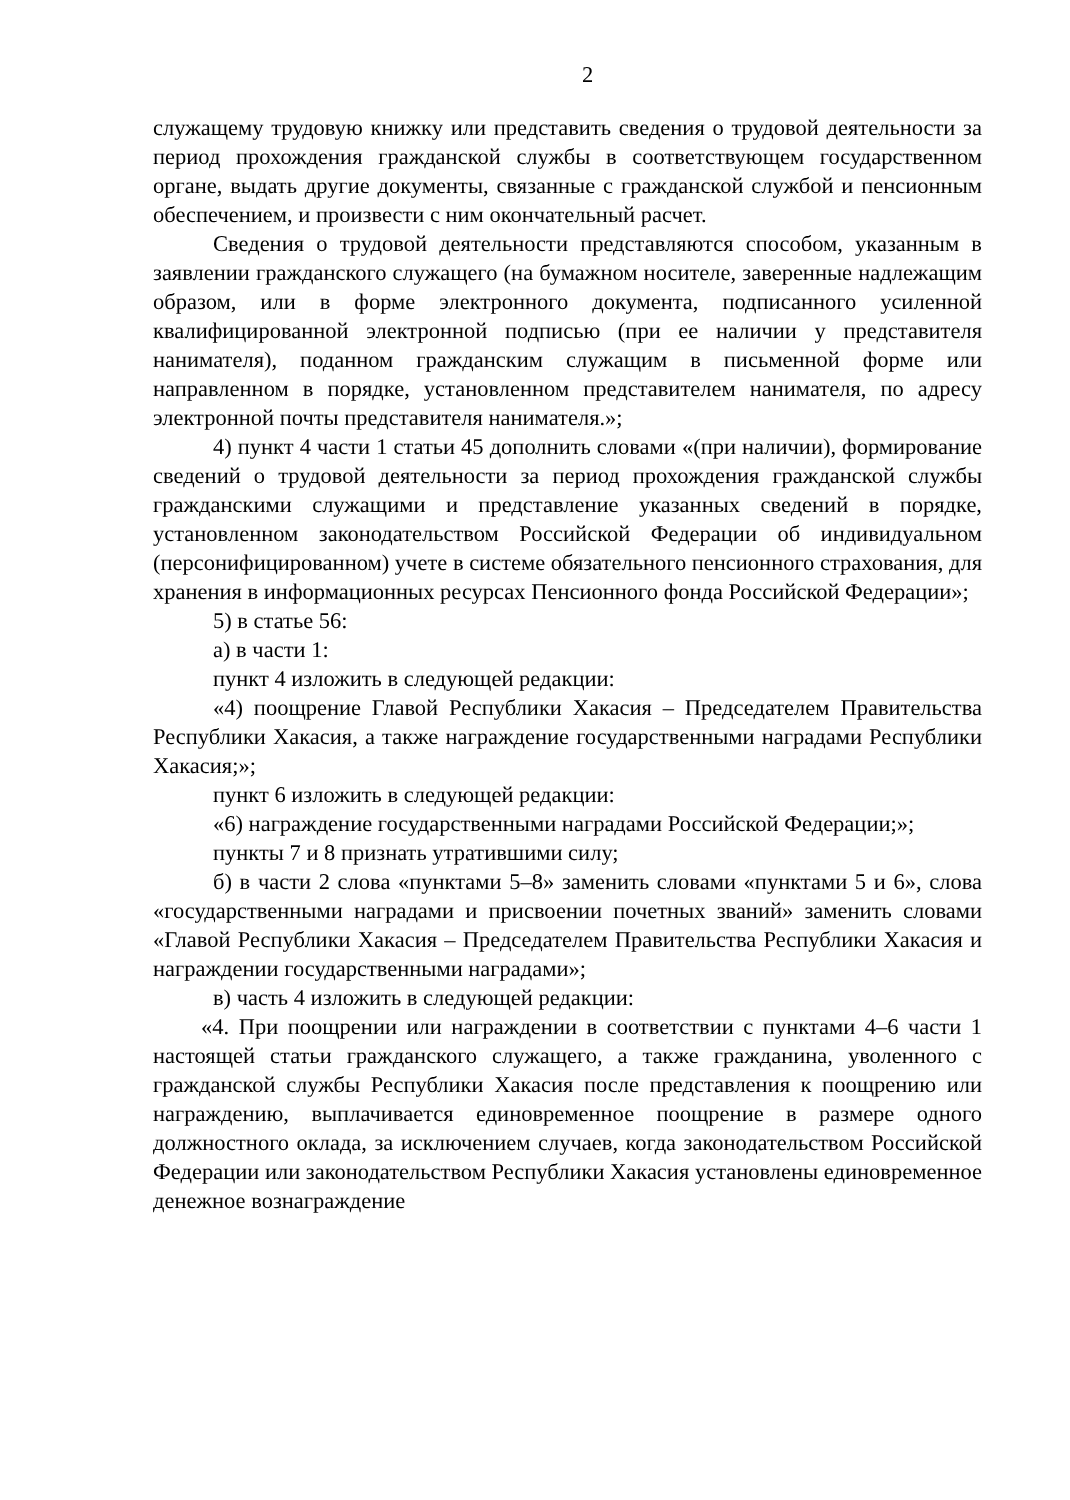2
служащему трудовую книжку или представить сведения о трудовой деятельности за период прохождения гражданской службы в соответствующем государственном органе, выдать другие документы, связанные с гражданской службой и пенсионным обеспечением, и произвести с ним окончательный расчет.
Сведения о трудовой деятельности представляются способом, указанным в заявлении гражданского служащего (на бумажном носителе, заверенные надлежащим образом, или в форме электронного документа, подписанного усиленной квалифицированной электронной подписью (при ее наличии у представителя нанимателя), поданном гражданским служащим в письменной форме или направленном в порядке, установленном представителем нанимателя, по адресу электронной почты представителя нанимателя.»;
4) пункт 4 части 1 статьи 45 дополнить словами «(при наличии), формирование сведений о трудовой деятельности за период прохождения гражданской службы гражданскими служащими и представление указанных сведений в порядке, установленном законодательством Российской Федерации об индивидуальном (персонифицированном) учете в системе обязательного пенсионного страхования, для хранения в информационных ресурсах Пенсионного фонда Российской Федерации»;
5) в статье 56:
а) в части 1:
пункт 4 изложить в следующей редакции:
«4) поощрение Главой Республики Хакасия – Председателем Правительства Республики Хакасия, а также награждение государственными наградами Республики Хакасия;»;
пункт 6 изложить в следующей редакции:
«6) награждение государственными наградами Российской Федерации;»;
пункты 7 и 8 признать утратившими силу;
б) в части 2 слова «пунктами 5–8» заменить словами «пунктами 5 и 6», слова «государственными наградами и присвоении почетных званий» заменить словами «Главой Республики Хакасия – Председателем Правительства Республики Хакасия и награждении государственными наградами»;
в) часть 4 изложить в следующей редакции:
«4. При поощрении или награждении в соответствии с пунктами 4–6 части 1 настоящей статьи гражданского служащего, а также гражданина, уволенного с гражданской службы Республики Хакасия после представления к поощрению или награждению, выплачивается единовременное поощрение в размере одного должностного оклада, за исключением случаев, когда законодательством Российской Федерации или законодательством Республики Хакасия установлены единовременное денежное вознаграждение